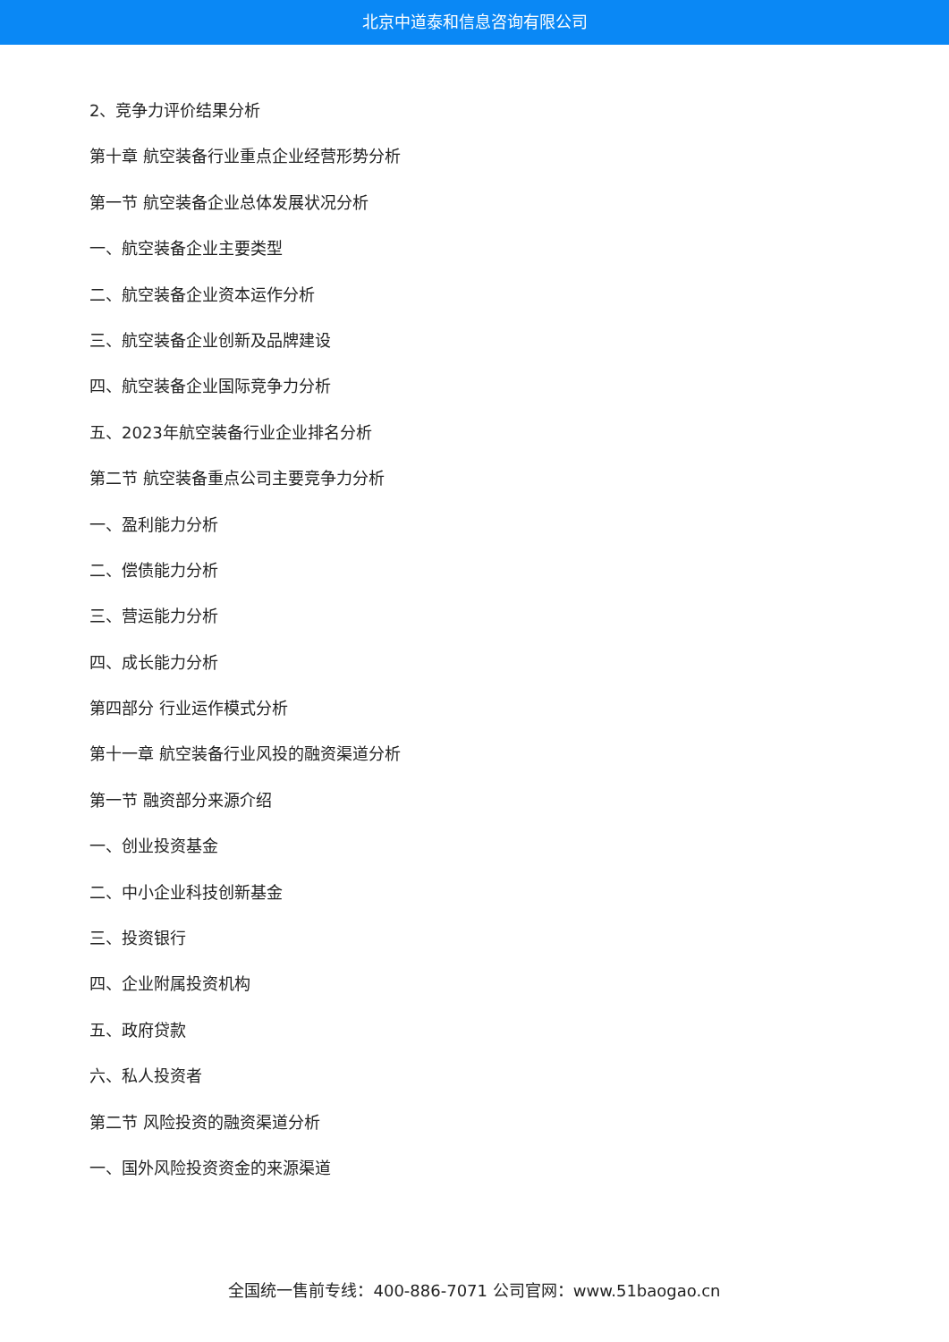北京中道泰和信息咨询有限公司
2、竞争力评价结果分析
第十章 航空装备行业重点企业经营形势分析
第一节 航空装备企业总体发展状况分析
一、航空装备企业主要类型
二、航空装备企业资本运作分析
三、航空装备企业创新及品牌建设
四、航空装备企业国际竞争力分析
五、2023年航空装备行业企业排名分析
第二节 航空装备重点公司主要竞争力分析
一、盈利能力分析
二、偿债能力分析
三、营运能力分析
四、成长能力分析
第四部分 行业运作模式分析
第十一章 航空装备行业风投的融资渠道分析
第一节 融资部分来源介绍
一、创业投资基金
二、中小企业科技创新基金
三、投资银行
四、企业附属投资机构
五、政府贷款
六、私人投资者
第二节 风险投资的融资渠道分析
一、国外风险投资资金的来源渠道
全国统一售前专线：400-886-7071 公司官网：www.51baogao.cn